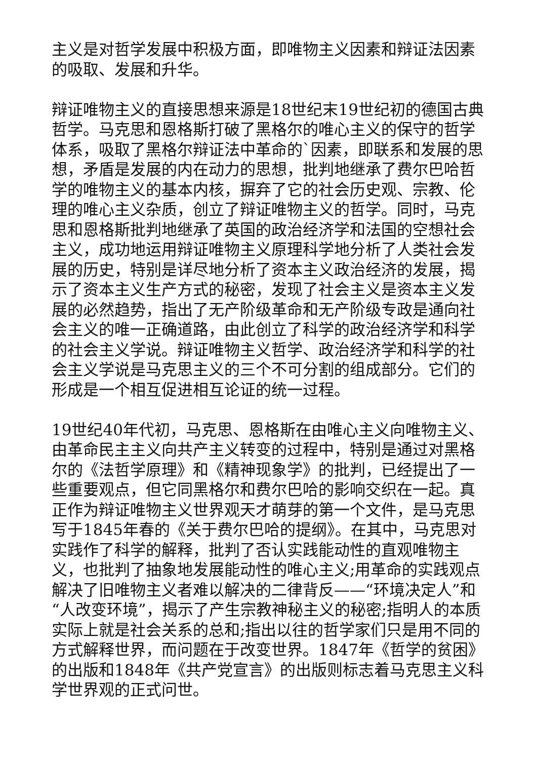主义是对哲学发展中积极方面，即唯物主义因素和辩证法因素的吸取、发展和升华。
辩证唯物主义的直接思想来源是18世纪末19世纪初的德国古典哲学。马克思和恩格斯打破了黑格尔的唯心主义的保守的哲学体系，吸取了黑格尔辩证法中革命的`因素，即联系和发展的思想，矛盾是发展的内在动力的思想，批判地继承了费尔巴哈哲学的唯物主义的基本内核，摒弃了它的社会历史观、宗教、伦理的唯心主义杂质，创立了辩证唯物主义的哲学。同时，马克思和恩格斯批判地继承了英国的政治经济学和法国的空想社会主义，成功地运用辩证唯物主义原理科学地分析了人类社会发展的历史，特别是详尽地分析了资本主义政治经济的发展，揭示了资本主义生产方式的秘密，发现了社会主义是资本主义发展的必然趋势，指出了无产阶级革命和无产阶级专政是通向社会主义的唯一正确道路，由此创立了科学的政治经济学和科学的社会主义学说。辩证唯物主义哲学、政治经济学和科学的社会主义学说是马克思主义的三个不可分割的组成部分。它们的形成是一个相互促进相互论证的统一过程。
19世纪40年代初，马克思、恩格斯在由唯心主义向唯物主义、由革命民主主义向共产主义转变的过程中，特别是通过对黑格尔的《法哲学原理》和《精神现象学》的批判，已经提出了一些重要观点，但它同黑格尔和费尔巴哈的影响交织在一起。真正作为辩证唯物主义世界观天才萌芽的第一个文件，是马克思写于1845年春的《关于费尔巴哈的提纲》。在其中，马克思对实践作了科学的解释，批判了否认实践能动性的直观唯物主义，也批判了抽象地发展能动性的唯心主义;用革命的实践观点解决了旧唯物主义者难以解决的二律背反——“环境决定人”和“人改变环境”，揭示了产生宗教神秘主义的秘密;指明人的本质实际上就是社会关系的总和;指出以往的哲学家们只是用不同的方式解释世界，而问题在于改变世界。1847年《哲学的贫困》的出版和1848年《共产党宣言》的出版则标志着马克思主义科学世界观的正式问世。